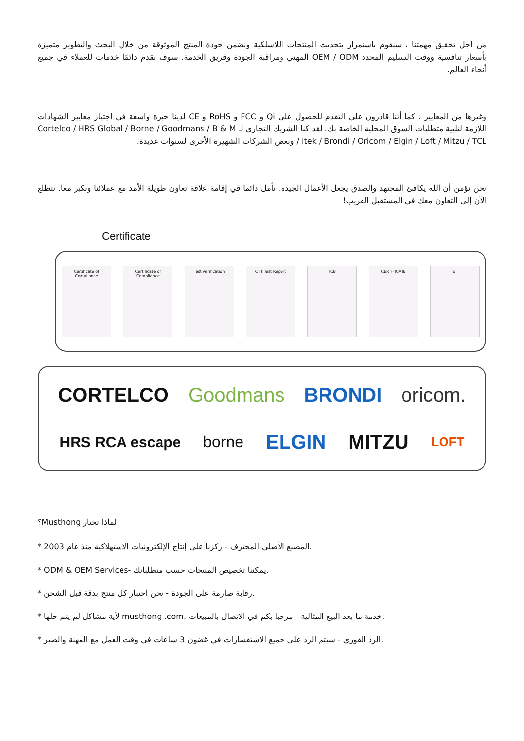من أجل تحقيق مهمتنا ، سنقوم باستمرار بتحديث المنتجات اللاسلكية ونضمن جودة المنتج الموثوقة من خلال البحث والتطوير متميزة بأسعار تنافسية ووقت التسليم المحدد OEM / ODM المهني ومراقبة الجودة وفريق الخدمة. سوف نقدم دائمًا خدمات للعملاء في جميع أنحاء العالم.
وغيرها من المعايير ، كما أننا قادرون على التقدم للحصول على Qi و FCC و RoHS و CE لدينا خبرة واسعة في اجتياز معايير الشهادات اللازمة لتلبية متطلبات السوق المحلية الخاصة بك. لقد كنا الشريك التجاري لـ Cortelco / HRS Global / Borne / Goodmans / B & M / itek / Brondi / Oricom / Elgin / Loft / Mitzu / TCL وبعض الشركات الشهيرة الأخرى لسنوات عديدة.
نحن نؤمن أن الله يكافئ المجتهد والصدق يجعل الأعمال الجيدة. نأمل دائما في إقامة علاقة تعاون طويلة الأمد مع عملائنا ونكبر معا. نتطلع الآن إلى التعاون معك في المستقبل القريب!
Certificate
Certificate of Compliance
Certificate of Compliance
Test Verification CTT Test Report TCB CERTIFICATE qi
CORTELCO Goodmans BRONDI oricom. HRS RCA escape borne ELGIN MITZU LOFT
؟Musthong لماذا تختار
* 2003 المصنع الأصلي المحترف - ركزنا على إنتاج الإلكترونيات الاستهلاكية منذ عام.
* ODM & OEM Services- يمكننا تخصيص المنتجات حسب متطلباتك.
* رقابة صارمة على الجودة - نحن اختبار كل منتج بدقة قبل الشحن.
* لأية مشاكل لم يتم حلها musthong .com. خدمة ما بعد البيع المثالية - مرحبا بكم في الاتصال بالمبيعات.
* الرد الفوري - سيتم الرد على جميع الاستفسارات في غضون 3 ساعات في وقت العمل مع المهنة والصبر.